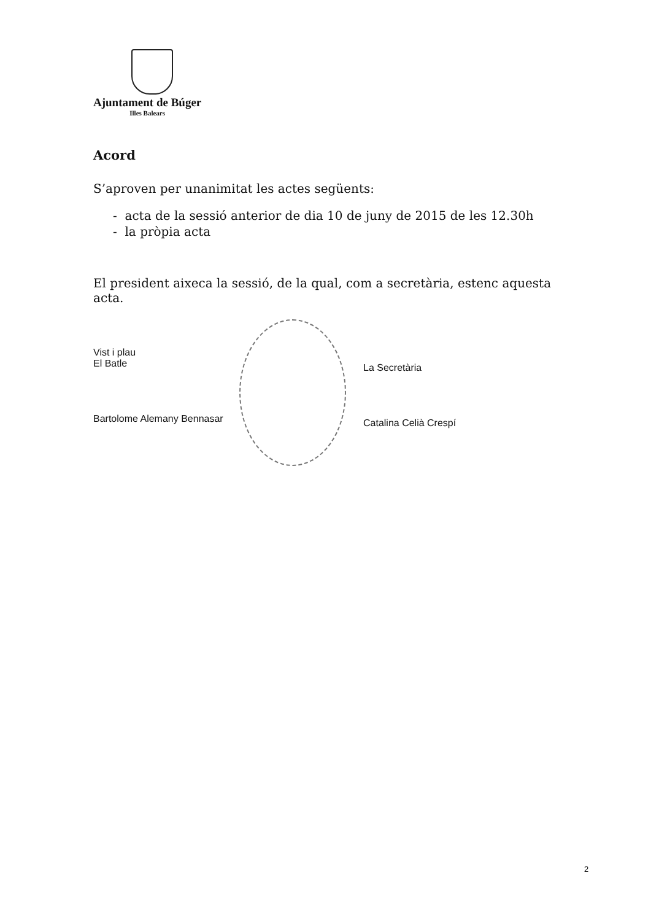Ajuntament de Búger
Illes Balears
Acord
S’aproven per unanimitat les actes següents:
- acta de la sessió anterior de dia 10 de juny de 2015 de les 12.30h
- la pròpia acta
El president aixeca la sessió, de la qual, com a secretària, estenc aquesta acta.
Vist i plau
El Batle
Bartolome Alemany Bennasar
La Secretària
Catalina Celià Crespí
2